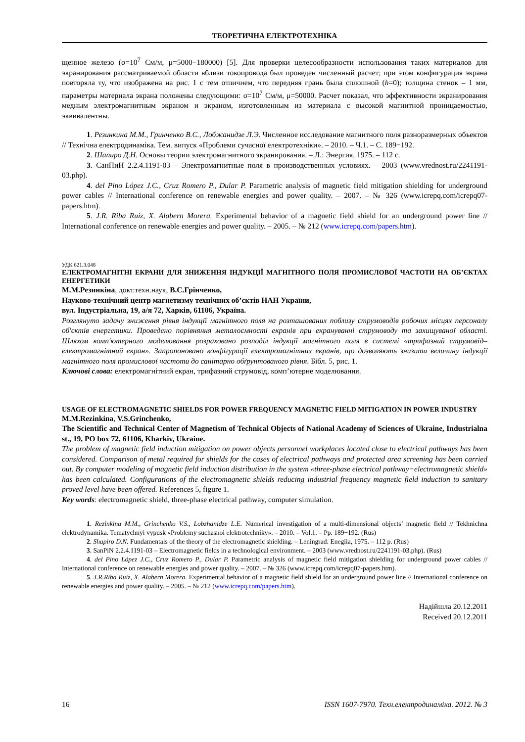ТЕОРЕТИЧНА ЕЛЕКТРОТЕХНІКА
щенное железо (σ=10<sup>7</sup> См/м, μ=5000−180000) [5]. Для проверки целесообразности использования таких материалов для экранирования рассматриваемой области вблизи токопровода был проведен численный расчет; при этом конфигурация экрана повторяла ту, что изображена на рис. 1 с тем отличием, что передняя грань была сплошной (h=0); толщина стенок – 1 мм, параметры материала экрана положены следующими: σ=10<sup>7</sup> См/м, μ=50000. Расчет показал, что эффективности экранирования медным электромагнитным экраном и экраном, изготовленным из материала с высокой магнитной проницаемостью, эквивалентны.
1. Резинкина М.М., Гринченко В.С., Лобжанидзе Л.Э. Численное исследование магнитного поля разноразмерных объектов // Технічна електродинаміка. Тем. випуск «Проблеми сучасної електротехніки». – 2010. – Ч.1. – С. 189−192.
2. Шапиро Д.Н. Основы теории электромагнитного экранирования. – Л.: Энергия, 1975. – 112 с.
3. СанПиН 2.2.4.1191-03 – Электромагнитные поля в производственных условиях. – 2003 (www.vrednost.ru/2241191-03.php).
4. del Pino López J.C., Cruz Romero P., Dular P. Parametric analysis of magnetic field mitigation shielding for underground power cables // International conference on renewable energies and power quality. – 2007. – № 326 (www.icrepq.com/icrepq07-papers.htm).
5. J.R. Riba Ruiz, X. Alabern Morera. Experimental behavior of a magnetic field shield for an underground power line // International conference on renewable energies and power quality. – 2005. – № 212 (www.icrepq.com/papers.htm).
УДК 621.3.048
ЕЛЕКТРОМАГНІТНІ ЕКРАНИ ДЛЯ ЗНИЖЕННЯ ІНДУКЦІЇ МАГНІТНОГО ПОЛЯ ПРОМИСЛОВОЇ ЧАСТОТИ НА ОБ’ЄКТАХ ЕНЕРГЕТИКИ
М.М.Резинкіна, докт.техн.наук, В.С.Грінченко,
Науково-технічний центр магнетизму технічних об’єктів НАН України,
вул. Індустріальна, 19, а/я 72, Харків, 61106, Україна.
Розглянуто задачу зниження рівня індукції магнітного поля на розташованих поблизу струмоводів робочих місцях персоналу об'єктів енергетики. Проведено порівняння металоємності екранів при екрануванні струмоводу та захищуваної області. Шляхом комп'ютерного моделювання розраховано розподіл індукції магнітного поля в системі «трифазний струмовід–електромагнітний екран». Запропоновано конфігурації електромагнітних екранів, що дозволяють знизити величину індукції магнітного поля промислової частоти до санітарно обґрунтованого рівня. Бібл. 5, рис. 1.
Ключові слова: електромагнітний екран, трифазний струмовід, комп’ютерне моделювання.
USAGE OF ELECTROMAGNETIC SHIELDS FOR POWER FREQUENCY MAGNETIC FIELD MITIGATION IN POWER INDUSTRY
M.M.Rezinkina, V.S.Grinchenko,
The Scientific and Technical Center of Magnetism of Technical Objects of National Academy of Sciences of Ukraine, Industrialna st., 19, PO box 72, 61106, Kharkiv, Ukraine.
The problem of magnetic field induction mitigation on power objects personnel workplaces located close to electrical pathways has been considered. Comparison of metal required for shields for the cases of electrical pathways and protected area screening has been carried out. By computer modeling of magnetic field induction distribution in the system «three-phase electrical pathway−electromagnetic shield» has been calculated. Configurations of the electromagnetic shields reducing industrial frequency magnetic field induction to sanitary proved level have been offered. References 5, figure 1.
Key words: electromagnetic shield, three-phase electrical pathway, computer simulation.
1. Rezinkina M.M., Grinchenko V.S., Lobzhanidze L.E. Numerical investigation of a multi-dimensional objects’ magnetic field // Tekhnichna elektrodynamika. Tematychnyi vypusk «Problemy suchasnoi elektrotechniky». – 2010. – Vol.1. – Pp. 189−192. (Rus)
2. Shapiro D.N. Fundamentals of the theory of the electromagnetic shielding. – Leningrad: Enegiia, 1975. – 112 p. (Rus)
3. SanPiN 2.2.4.1191-03 – Electromagnetic fields in a technological environment. – 2003 (www.vrednost.ru/2241191-03.php). (Rus)
4. del Pino López J.C., Cruz Romero P., Dular P. Parametric analysis of magnetic field mitigation shielding for underground power cables // International conference on renewable energies and power quality. – 2007. – № 326 (www.icrepq.com/icrepq07-papers.htm).
5. J.R.Riba Ruiz, X. Alabern Morera. Experimental behavior of a magnetic field shield for an underground power line // International conference on renewable energies and power quality. – 2005. – № 212 (www.icrepq.com/papers.htm).
Надійшла 20.12.2011
Received 20.12.2011
16 ISSN 1607-7970. Техн.електродинаміка. 2012. № 3